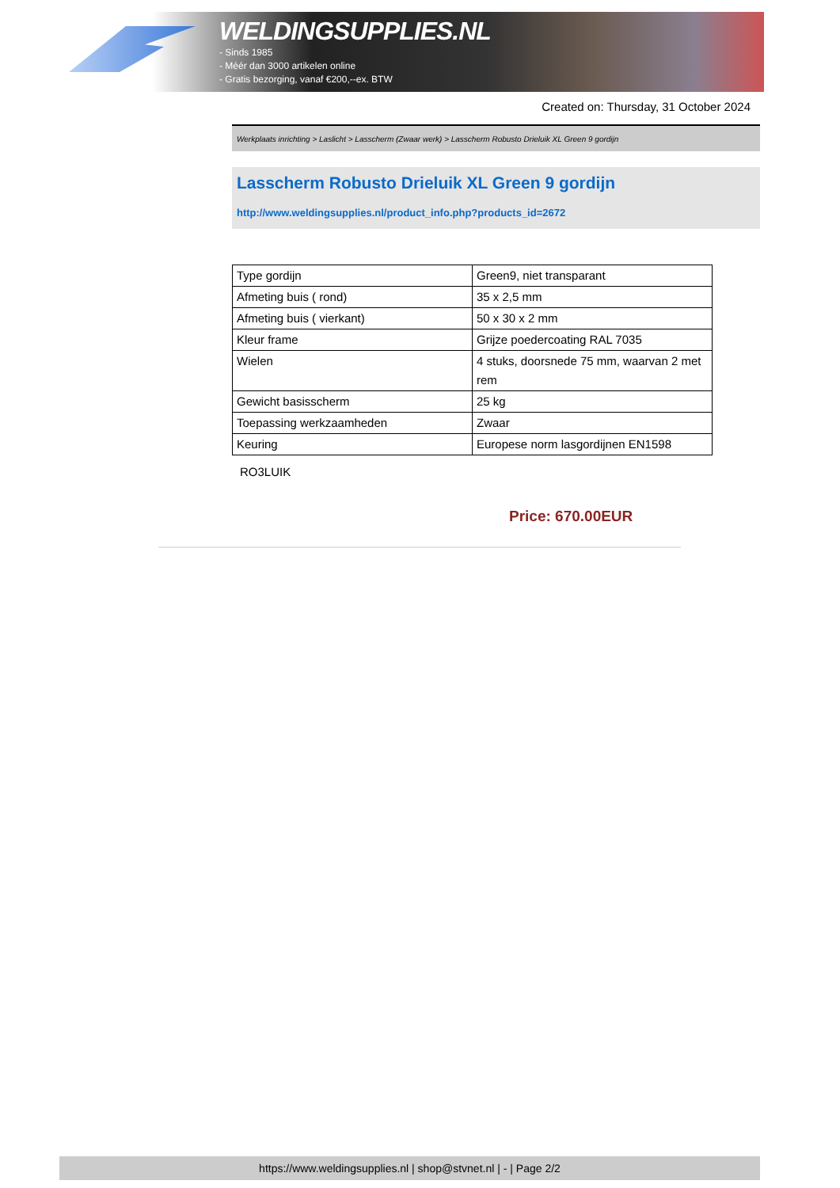WELDINGSUPPLIES.NL
- Sinds 1985
- Méér dan 3000 artikelen online
- Gratis bezorging, vanaf €200,--ex. BTW
Created on: Thursday, 31 October 2024
Werkplaats inrichting > Laslicht > Lasscherm (Zwaar werk) > Lasscherm Robusto Drieluik XL Green 9 gordijn
Lasscherm Robusto Drieluik XL Green 9 gordijn
http://www.weldingsupplies.nl/product_info.php?products_id=2672
| Type gordijn | Green9, niet transparant |
| Afmeting buis ( rond) | 35 x 2,5 mm |
| Afmeting buis ( vierkant) | 50 x 30 x 2 mm |
| Kleur frame | Grijze poedercoating RAL 7035 |
| Wielen | 4 stuks, doorsnede 75 mm, waarvan 2 met rem |
| Gewicht basisscherm | 25 kg |
| Toepassing werkzaamheden | Zwaar |
| Keuring | Europese norm lasgordijnen EN1598 |
RO3LUIK
Price: 670.00EUR
https://www.weldingsupplies.nl | shop@stvnet.nl | - | Page 2/2